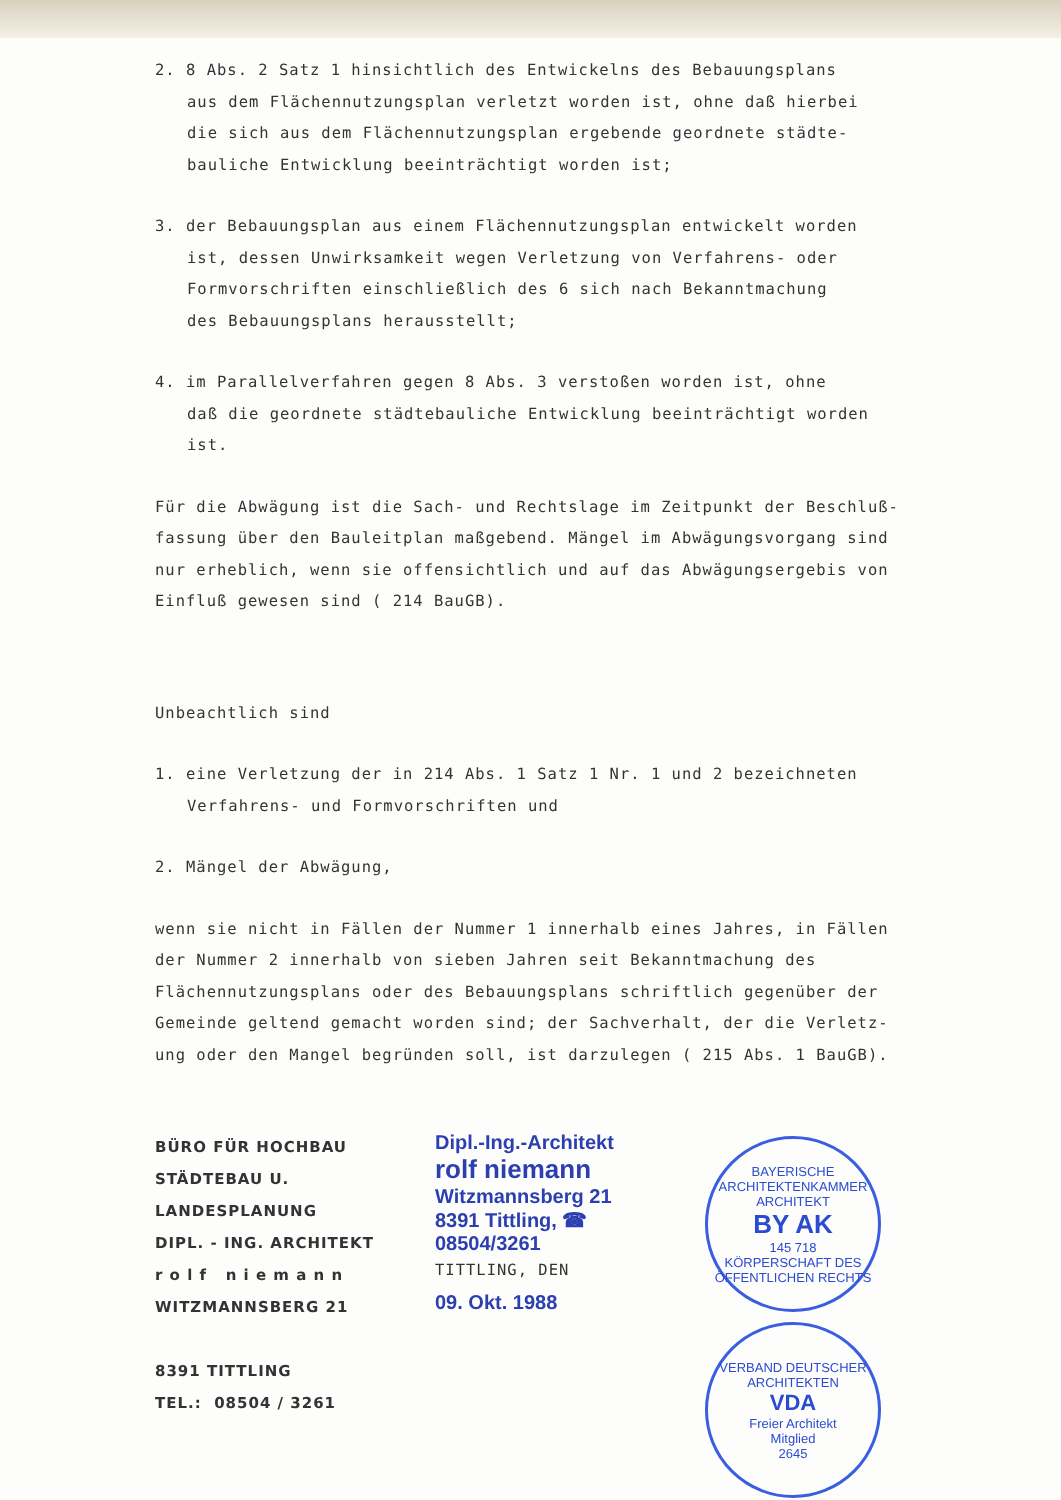2. 8 Abs. 2 Satz 1 hinsichtlich des Entwickelns des Bebauungsplans
aus dem Flächennutzungsplan verletzt worden ist, ohne daß hierbei
die sich aus dem Flächennutzungsplan ergebende geordnete städte-
bauliche Entwicklung beeinträchtigt worden ist;
3. der Bebauungsplan aus einem Flächennutzungsplan entwickelt worden
ist, dessen Unwirksamkeit wegen Verletzung von Verfahrens- oder
Formvorschriften einschließlich des 6 sich nach Bekanntmachung
des Bebauungsplans herausstellt;
4. im Parallelverfahren gegen 8 Abs. 3 verstoßen worden ist, ohne
daß die geordnete städtebauliche Entwicklung beeinträchtigt worden
ist.
Für die Abwägung ist die Sach- und Rechtslage im Zeitpunkt der Beschluß-
fassung über den Bauleitplan maßgebend. Mängel im Abwägungsvorgang sind
nur erheblich, wenn sie offensichtlich und auf das Abwägungsergebis von
Einfluß gewesen sind ( 214 BauGB).
Unbeachtlich sind
1. eine Verletzung der in 214 Abs. 1 Satz 1 Nr. 1 und 2 bezeichneten
Verfahrens- und Formvorschriften und
2. Mängel der Abwägung,
wenn sie nicht in Fällen der Nummer 1 innerhalb eines Jahres, in Fällen
der Nummer 2 innerhalb von sieben Jahren seit Bekanntmachung des
Flächennutzungsplans oder des Bebauungsplans schriftlich gegenüber der
Gemeinde geltend gemacht worden sind; der Sachverhalt, der die Verletz-
ung oder den Mangel begründen soll, ist darzulegen ( 215 Abs. 1 BauGB).
BÜRO FÜR HOCHBAU
STÄDTEBAU U. LANDESPLANUNG
DIPL. - ING. ARCHITEKT
r o l f n i e m a n n
WITZMANNSBERG 21
8391 TITTLING
TEL.: 08504 / 3261
Dipl.-Ing.-Architekt
rolf niemann
Witzmannsberg 21
8391 Tittling, ☎ 08504/3261
TITTLING, DEN
09. Okt. 1988
BAYERISCHE ARCHITEKTENKAMMER
ARCHITEKT
BY AK
145 718
KÖRPERSCHAFT DES ÖFFENTLICHEN RECHTS
VERBAND DEUTSCHER ARCHITEKTEN
VDA
Freier Architekt
Mitglied
2645